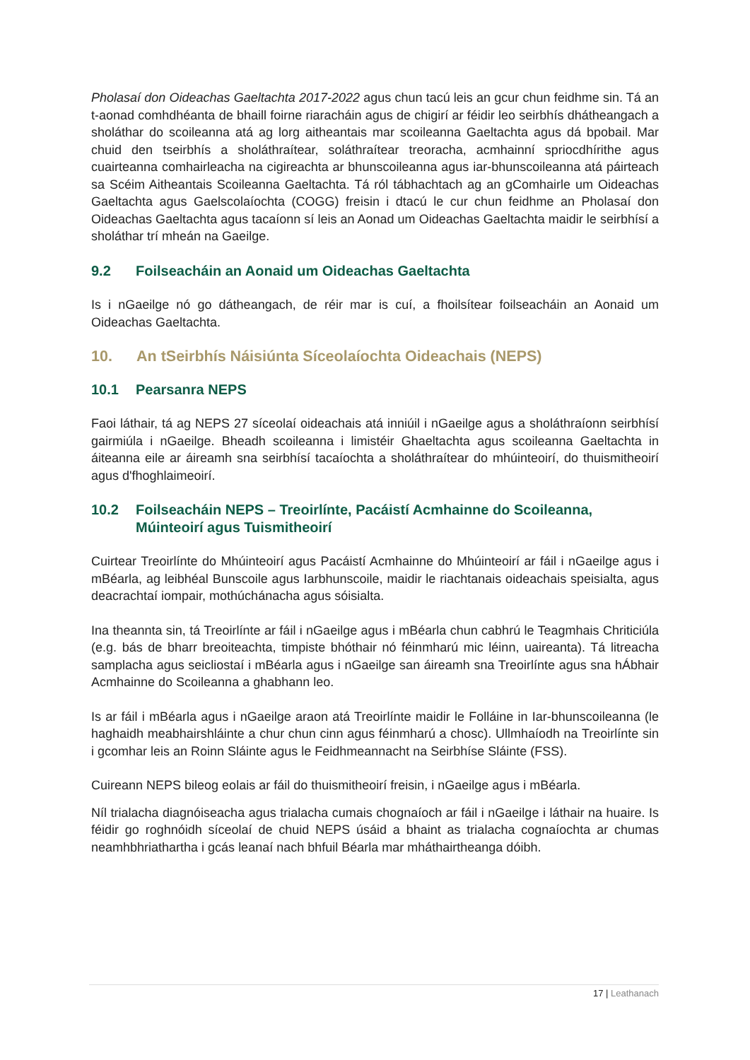Pholasaí don Oideachas Gaeltachta 2017-2022 agus chun tacú leis an gcur chun feidhme sin. Tá an t-aonad comhdhéanta de bhaill foirne riaracháin agus de chigirí ar féidir leo seirbhís dhátheangach a sholáthar do scoileanna atá ag lorg aitheantais mar scoileanna Gaeltachta agus dá bpobail. Mar chuid den tseirbhís a sholáthraítear, soláthraítear treoracha, acmhainní spriocdhírithe agus cuairteanna comhairleacha na cigireachta ar bhunscoileanna agus iar-bhunscoileanna atá páirteach sa Scéim Aitheantais Scoileanna Gaeltachta. Tá ról tábhachtach ag an gComhairle um Oideachas Gaeltachta agus Gaelscolaíochta (COGG) freisin i dtacú le cur chun feidhme an Pholasaí don Oideachas Gaeltachta agus tacaíonn sí leis an Aonad um Oideachas Gaeltachta maidir le seirbhísí a sholáthar trí mheán na Gaeilge.
9.2 Foilseacháin an Aonaid um Oideachas Gaeltachta
Is i nGaeilge nó go dátheangach, de réir mar is cuí, a fhoilsítear foilseacháin an Aonaid um Oideachas Gaeltachta.
10. An tSeirbhís Náisiúnta Síceolaíochta Oideachais (NEPS)
10.1 Pearsanra NEPS
Faoi láthair, tá ag NEPS 27 síceolaí oideachais atá inniúil i nGaeilge agus a sholáthraíonn seirbhísí gairmiúla i nGaeilge. Bheadh scoileanna i limistéir Ghaeltachta agus scoileanna Gaeltachta in áiteanna eile ar áireamh sna seirbhísí tacaíochta a sholáthraítear do mhúinteoirí, do thuismitheoirí agus d'fhoghlaimeoirí.
10.2 Foilseacháin NEPS – Treoirlínte, Pacáistí Acmhainne do Scoileanna, Múinteoirí agus Tuismitheoirí
Cuirtear Treoirlínte do Mhúinteoirí agus Pacáistí Acmhainne do Mhúinteoirí ar fáil i nGaeilge agus i mBéarla, ag leibhéal Bunscoile agus Iarbhunscoile, maidir le riachtanais oideachais speisialta, agus deacrachtaí iompair, mothúchánacha agus sóisialta.
Ina theannta sin, tá Treoirlínte ar fáil i nGaeilge agus i mBéarla chun cabhrú le Teagmhais Chriticiúla (e.g. bás de bharr breoiteachta, timpiste bhóthair nó féinmharú mic léinn, uaireanta). Tá litreacha samplacha agus seicliostaí i mBéarla agus i nGaeilge san áireamh sna Treoirlínte agus sna hÁbhair Acmhainne do Scoileanna a ghabhann leo.
Is ar fáil i mBéarla agus i nGaeilge araon atá Treoirlínte maidir le Folláine in Iar-bhunscoileanna (le haghaidh meabhairshláinte a chur chun cinn agus féinmharú a chosc). Ullmhaíodh na Treoirlínte sin i gcomhar leis an Roinn Sláinte agus le Feidhmeannacht na Seirbhíse Sláinte (FSS).
Cuireann NEPS bileog eolais ar fáil do thuismitheoirí freisin, i nGaeilge agus i mBéarla.
Níl trialacha diagnóiseacha agus trialacha cumais chognaíoch ar fáil i nGaeilge i láthair na huaire. Is féidir go roghnóidh síceolaí de chuid NEPS úsáid a bhaint as trialacha cognaíochta ar chumas neamhbhriathartha i gcás leanaí nach bhfuil Béarla mar mháthairtheanga dóibh.
17 | Leathanach